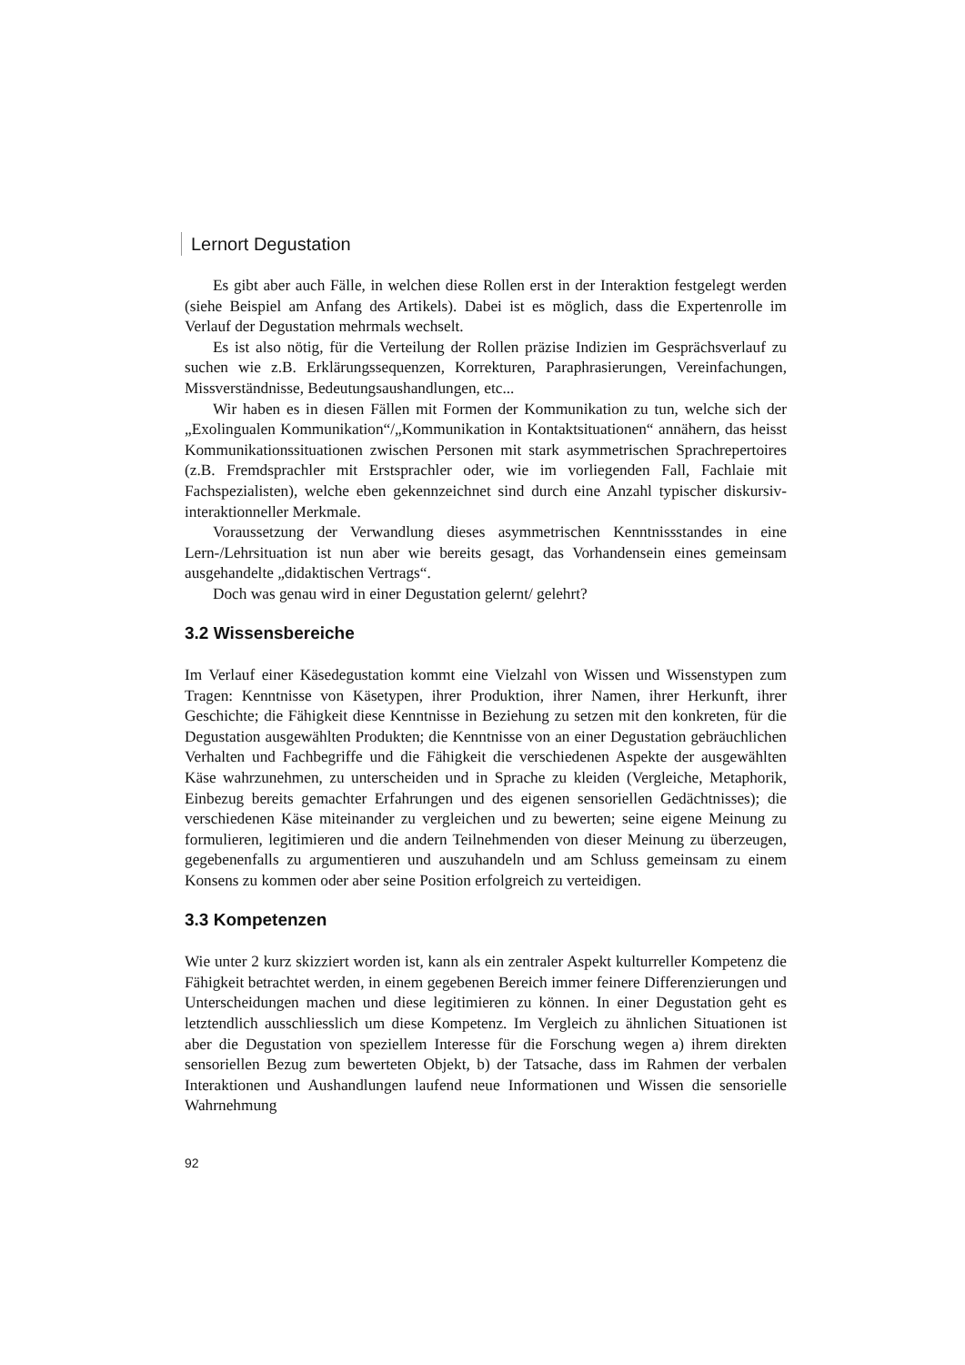Lernort Degustation
Es gibt aber auch Fälle, in welchen diese Rollen erst in der Interaktion festgelegt werden (siehe Beispiel am Anfang des Artikels). Dabei ist es möglich, dass die Expertenrolle im Verlauf der Degustation mehrmals wechselt.
Es ist also nötig, für die Verteilung der Rollen präzise Indizien im Gesprächsverlauf zu suchen wie z.B. Erklärungssequenzen, Korrekturen, Paraphrasierungen, Vereinfachungen, Missverständnisse, Bedeutungsaushandlungen, etc...
Wir haben es in diesen Fällen mit Formen der Kommunikation zu tun, welche sich der „Exolingualen Kommunikation“/„Kommunikation in Kontaktsituationen“ annähern, das heisst Kommunikationssituationen zwischen Personen mit stark asymmetrischen Sprachrepertoires (z.B. Fremdsprachler mit Erstsprachler oder, wie im vorliegenden Fall, Fachlaie mit Fachspezialisten), welche eben gekennzeichnet sind durch eine Anzahl typischer diskursiv-interaktionneller Merkmale.
Voraussetzung der Verwandlung dieses asymmetrischen Kenntnissstandes in eine Lern-/Lehrsituation ist nun aber wie bereits gesagt, das Vorhandensein eines gemeinsam ausgehandelte „didaktischen Vertrags“.
Doch was genau wird in einer Degustation gelernt/ gelehrt?
3.2 Wissensbereiche
Im Verlauf einer Käsedegustation kommt eine Vielzahl von Wissen und Wissenstypen zum Tragen: Kenntnisse von Käsetypen, ihrer Produktion, ihrer Namen, ihrer Herkunft, ihrer Geschichte; die Fähigkeit diese Kenntnisse in Beziehung zu setzen mit den konkreten, für die Degustation ausgewählten Produkten; die Kenntnisse von an einer Degustation gebräuchlichen Verhalten und Fachbegriffe und die Fähigkeit die verschiedenen Aspekte der ausgewählten Käse wahrzunehmen, zu unterscheiden und in Sprache zu kleiden (Vergleiche, Metaphorik, Einbezug bereits gemachter Erfahrungen und des eigenen sensoriellen Gedächtnisses); die verschiedenen Käse miteinander zu vergleichen und zu bewerten; seine eigene Meinung zu formulieren, legitimieren und die andern Teilnehmenden von dieser Meinung zu überzeugen, gegebenenfalls zu argumentieren und auszuhandeln und am Schluss gemeinsam zu einem Konsens zu kommen oder aber seine Position erfolgreich zu verteidigen.
3.3 Kompetenzen
Wie unter 2 kurz skizziert worden ist, kann als ein zentraler Aspekt kulturreller Kompetenz die Fähigkeit betrachtet werden, in einem gegebenen Bereich immer feinere Differenzierungen und Unterscheidungen machen und diese legitimieren zu können. In einer Degustation geht es letztendlich ausschliesslich um diese Kompetenz. Im Vergleich zu ähnlichen Situationen ist aber die Degustation von speziellem Interesse für die Forschung wegen a) ihrem direkten sensoriellen Bezug zum bewerteten Objekt, b) der Tatsache, dass im Rahmen der verbalen Interaktionen und Aushandlungen laufend neue Informationen und Wissen die sensorielle Wahrnehmung
92